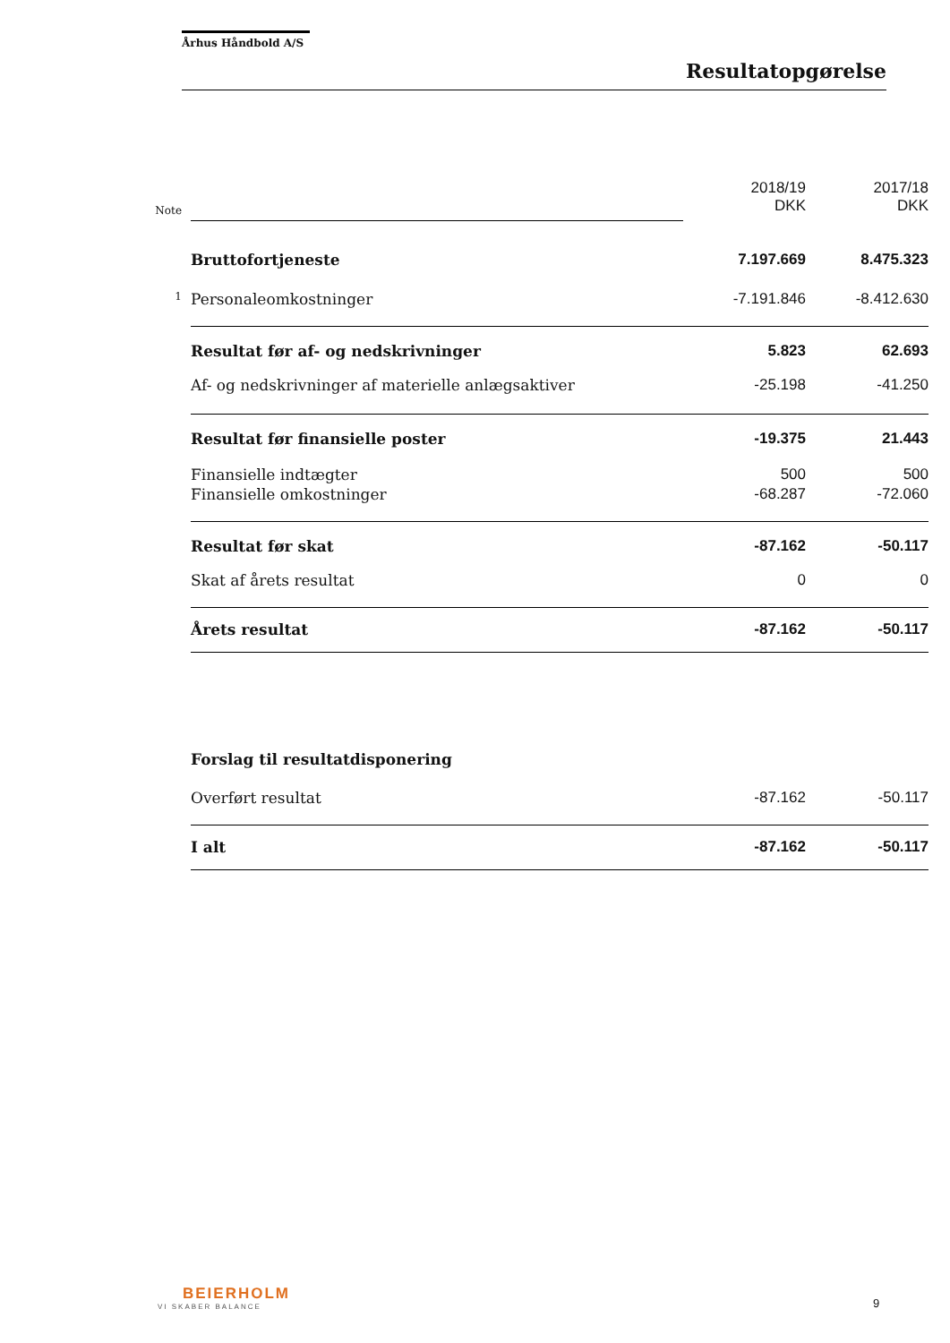Århus Håndbold A/S
Resultatopgørelse
| Note | | 2018/19 DKK | 2017/18 DKK |
| | Bruttofortjeneste | 7.197.669 | 8.475.323 |
| 1 | Personaleomkostninger | -7.191.846 | -8.412.630 |
| | Resultat før af- og nedskrivninger | 5.823 | 62.693 |
| | Af- og nedskrivninger af materielle anlægsaktiver | -25.198 | -41.250 |
| | Resultat før finansielle poster | -19.375 | 21.443 |
| | Finansielle indtægter | 500 | 500 |
| | Finansielle omkostninger | -68.287 | -72.060 |
| | Resultat før skat | -87.162 | -50.117 |
| | Skat af årets resultat | 0 | 0 |
| | Årets resultat | -87.162 | -50.117 |
| | Forslag til resultatdisponering | | |
| | Overført resultat | -87.162 | -50.117 |
| | I alt | -87.162 | -50.117 |
BEIERHOLM
VI SKABER BALANCE
9